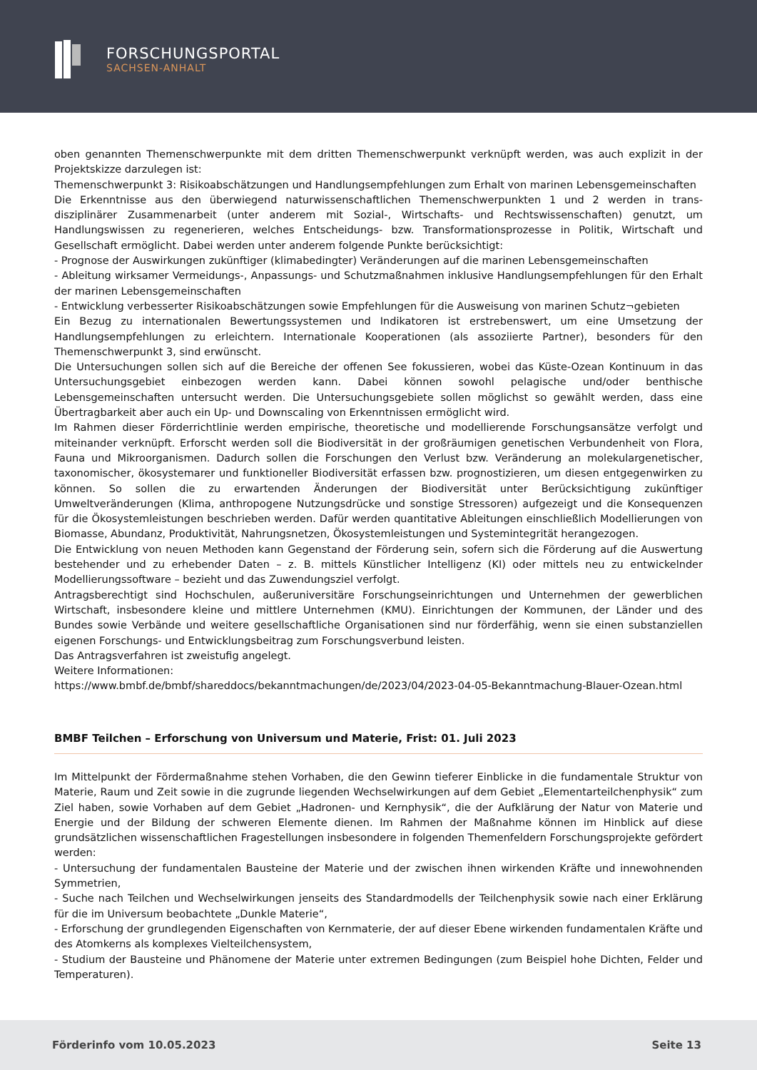FORSCHUNGSPORTAL
SACHSEN-ANHALT
oben genannten Themenschwerpunkte mit dem dritten Themenschwerpunkt verknüpft werden, was auch explizit in der Projektskizze darzulegen ist:
Themenschwerpunkt 3: Risikoabschätzungen und Handlungsempfehlungen zum Erhalt von marinen Lebensgemeinschaften
Die Erkenntnisse aus den überwiegend naturwissenschaftlichen Themenschwerpunkten 1 und 2 werden in trans-disziplinärer Zusammenarbeit (unter anderem mit Sozial-, Wirtschafts- und Rechtswissenschaften) genutzt, um Handlungswissen zu regenerieren, welches Entscheidungs- bzw. Transformationsprozesse in Politik, Wirtschaft und Gesellschaft ermöglicht. Dabei werden unter anderem folgende Punkte berücksichtigt:
- Prognose der Auswirkungen zukünftiger (klimabedingter) Veränderungen auf die marinen Lebensgemeinschaften
- Ableitung wirksamer Vermeidungs-, Anpassungs- und Schutzmaßnahmen inklusive Handlungsempfehlungen für den Erhalt der marinen Lebensgemeinschaften
- Entwicklung verbesserter Risikoabschätzungen sowie Empfehlungen für die Ausweisung von marinen Schutz¬gebieten
Ein Bezug zu internationalen Bewertungssystemen und Indikatoren ist erstrebenswert, um eine Umsetzung der Handlungsempfehlungen zu erleichtern. Internationale Kooperationen (als assoziierte Partner), besonders für den Themenschwerpunkt 3, sind erwünscht.
Die Untersuchungen sollen sich auf die Bereiche der offenen See fokussieren, wobei das Küste-Ozean Kontinuum in das Untersuchungsgebiet einbezogen werden kann. Dabei können sowohl pelagische und/oder benthische Lebensgemeinschaften untersucht werden. Die Untersuchungsgebiete sollen möglichst so gewählt werden, dass eine Übertragbarkeit aber auch ein Up- und Downscaling von Erkenntnissen ermöglicht wird.
Im Rahmen dieser Förderrichtlinie werden empirische, theoretische und modellierende Forschungsansätze verfolgt und miteinander verknüpft. Erforscht werden soll die Biodiversität in der großräumigen genetischen Verbundenheit von Flora, Fauna und Mikroorganismen. Dadurch sollen die Forschungen den Verlust bzw. Veränderung an molekulargenetischer, taxonomischer, ökosystemarer und funktioneller Biodiversität erfassen bzw. prognostizieren, um diesen entgegenwirken zu können. So sollen die zu erwartenden Änderungen der Biodiversität unter Berücksichtigung zukünftiger Umweltveränderungen (Klima, anthropogene Nutzungsdrücke und sonstige Stressoren) aufgezeigt und die Konsequenzen für die Ökosystemleistungen beschrieben werden. Dafür werden quantitative Ableitungen einschließlich Modellierungen von Biomasse, Abundanz, Produktivität, Nahrungsnetzen, Ökosystemleistungen und Systemintegrität herangezogen.
Die Entwicklung von neuen Methoden kann Gegenstand der Förderung sein, sofern sich die Förderung auf die Auswertung bestehender und zu erhebender Daten – z. B. mittels Künstlicher Intelligenz (KI) oder mittels neu zu entwickelnder Modellierungssoftware – bezieht und das Zuwendungsziel verfolgt.
Antragsberechtigt sind Hochschulen, außeruniversitäre Forschungseinrichtungen und Unternehmen der gewerblichen Wirtschaft, insbesondere kleine und mittlere Unternehmen (KMU). Einrichtungen der Kommunen, der Länder und des Bundes sowie Verbände und weitere gesellschaftliche Organisationen sind nur förderfähig, wenn sie einen substanziellen eigenen Forschungs- und Entwicklungsbeitrag zum Forschungsverbund leisten.
Das Antragsverfahren ist zweistufig angelegt.
Weitere Informationen:
https://www.bmbf.de/bmbf/shareddocs/bekanntmachungen/de/2023/04/2023-04-05-Bekanntmachung-Blauer-Ozean.html
BMBF Teilchen – Erforschung von Universum und Materie, Frist: 01. Juli 2023
Im Mittelpunkt der Fördermaßnahme stehen Vorhaben, die den Gewinn tieferer Einblicke in die fundamentale Struktur von Materie, Raum und Zeit sowie in die zugrunde liegenden Wechselwirkungen auf dem Gebiet „Elementarteilchenphysik“ zum Ziel haben, sowie Vorhaben auf dem Gebiet „Hadronen- und Kernphysik“, die der Aufklärung der Natur von Materie und Energie und der Bildung der schweren Elemente dienen. Im Rahmen der Maßnahme können im Hinblick auf diese grundsätzlichen wissenschaftlichen Fragestellungen insbesondere in folgenden Themenfeldern Forschungsprojekte gefördert werden:
- Untersuchung der fundamentalen Bausteine der Materie und der zwischen ihnen wirkenden Kräfte und innewohnenden Symmetrien,
- Suche nach Teilchen und Wechselwirkungen jenseits des Standardmodells der Teilchenphysik sowie nach einer Erklärung für die im Universum beobachtete „Dunkle Materie“,
- Erforschung der grundlegenden Eigenschaften von Kernmaterie, der auf dieser Ebene wirkenden fundamentalen Kräfte und des Atomkerns als komplexes Vielteilchensystem,
- Studium der Bausteine und Phänomene der Materie unter extremen Bedingungen (zum Beispiel hohe Dichten, Felder und Temperaturen).
Förderinfo vom 10.05.2023 Seite 13